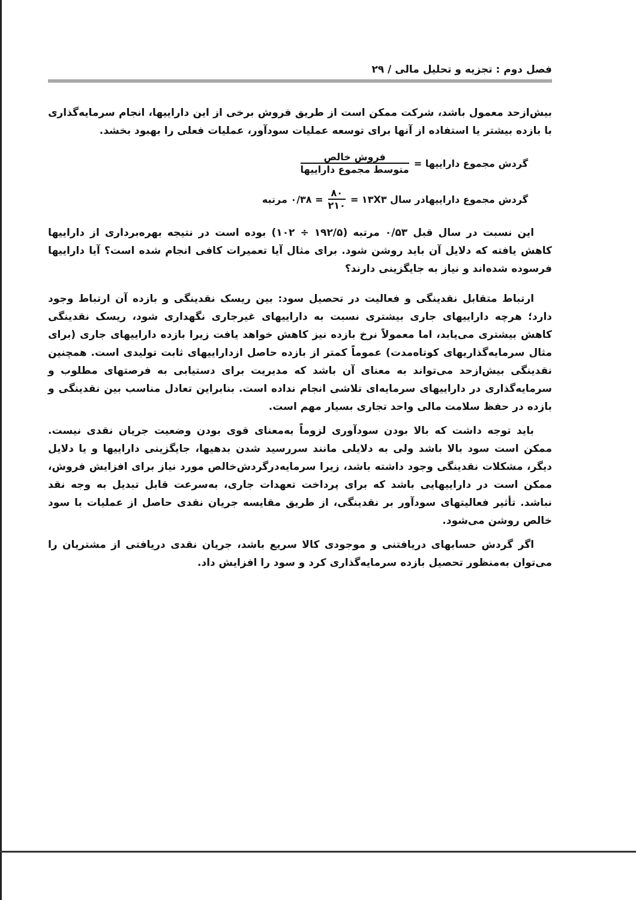فصل دوم : تجزیه و تحلیل مالی / ۲۹
بیش‌ازحد معمول باشد، شرکت ممکن است از طریق فروش برخی از این داراییها، انجام سرمایه‌گذاری با بازده بیشتر یا استفاده از آنها برای توسعه عملیات سودآور، عملیات فعلی را بهبود بخشد.
گردش مجموع داراییها = فروش خالص متوسط مجموع داراییها
گردش مجموع داراییهادر سال ۱۳X۳ = ۸۰ ۲۱۰ = ۰/۳۸ مرتبه
این نسبت در سال قبل ۰/۵۳ مرتبه (۱۹۲/۵ ÷ ۱۰۲) بوده است در نتیجه بهره‌برداری از داراییها کاهش یافته که دلایل آن باید روشن شود. برای مثال آیا تعمیرات کافی انجام شده است؟ آیا داراییها فرسوده شده‌اند و نیاز به جایگزینی دارند؟
ارتباط متقابل نقدینگی و فعالیت در تحصیل سود: بین ریسک نقدینگی و بازده آن ارتباط وجود دارد؛ هرچه داراییهای جاری بیشتری نسبت به داراییهای غیرجاری نگهداری شود، ریسک نقدینگی کاهش بیشتری می‌یابد، اما معمولاً نرخ بازده نیز کاهش خواهد یافت زیرا بازده داراییهای جاری (برای مثال سرمایه‌گذاریهای کوتاه‌مدت) عموماً کمتر از بازده حاصل ازداراییهای ثابت تولیدی است. همچنین نقدینگی بیش‌ازحد می‌تواند به معنای آن باشد که مدیریت برای دستیابی به فرصتهای مطلوب و سرمایه‌گذاری در داراییهای سرمایه‌ای تلاشی انجام نداده است. بنابراین تعادل مناسب بین نقدینگی و بازده در حفظ سلامت مالی واحد تجاری بسیار مهم است.
باید توجه داشت که بالا بودن سودآوری لزوماً به‌معنای قوی بودن وضعیت جریان نقدی نیست. ممکن است سود بالا باشد ولی به دلایلی مانند سررسید شدن بدهیها، جایگزینی داراییها و یا دلایل دیگر، مشکلات نقدینگی وجود داشته باشد، زیرا سرمایه‌درگردش‌خالص مورد نیاز برای افزایش فروش، ممکن است در داراییهایی باشد که برای پرداخت تعهدات جاری، به‌سرعت قابل تبدیل به وجه نقد نباشد. تأثیر فعالیتهای سودآور بر نقدینگی، از طریق مقایسه جریان نقدی حاصل از عملیات با سود خالص روشن می‌شود.
اگر گردش حسابهای دریافتنی و موجودی کالا سریع باشد، جریان نقدی دریافتی از مشتریان را می‌توان به‌منظور تحصیل بازده سرمایه‌گذاری کرد و سود را افزایش داد.